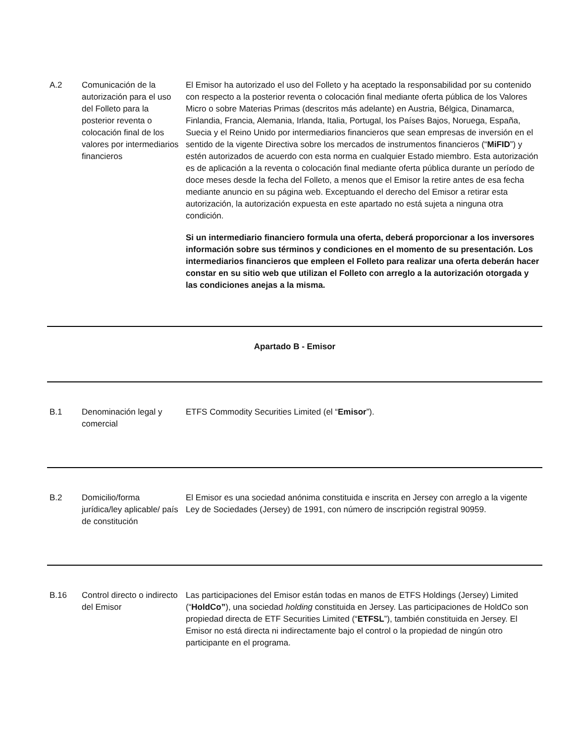| A.2 | Comunicación de la autorización para el uso del Folleto para la posterior reventa o colocación final de los valores por intermediarios financieros | El Emisor ha autorizado el uso del Folleto y ha aceptado la responsabilidad por su contenido con respecto a la posterior reventa o colocación final mediante oferta pública de los Valores Micro o sobre Materias Primas (descritos más adelante) en Austria, Bélgica, Dinamarca, Finlandia, Francia, Alemania, Irlanda, Italia, Portugal, los Países Bajos, Noruega, España, Suecia y el Reino Unido por intermediarios financieros que sean empresas de inversión en el sentido de la vigente Directiva sobre los mercados de instrumentos financieros (“ MiFID ”) y estén autorizados de acuerdo con esta norma en cualquier Estado miembro. Esta autorización es de aplicación a la reventa o colocación final mediante oferta pública durante un período de doce meses desde la fecha del Folleto, a menos que el Emisor la retire antes de esa fecha mediante anuncio en su página web. Exceptuando el derecho del Emisor a retirar esta autorización, la autorización expuesta en este apartado no está sujeta a ninguna otra condición. Si un intermediario financiero formula una oferta, deberá proporcionar a los inversores información sobre sus términos y condiciones en el momento de su presentación. Los intermediarios financieros que empleen el Folleto para realizar una oferta deberán hacer constar en su sitio web que utilizan el Folleto con arreglo a la autorización otorgada y las condiciones anejas a la misma. |
| Apartado B - Emisor | | |
| B.1 | Denominación legal y comercial | ETFS Commodity Securities Limited (el “ Emisor ”). |
| B.2 | Domicilio/forma jurídica/ley aplicable/ país de constitución | El Emisor es una sociedad anónima constituida e inscrita en Jersey con arreglo a la vigente Ley de Sociedades (Jersey) de 1991, con número de inscripción registral 90959. |
| B.16 | Control directo o indirecto del Emisor | Las participaciones del Emisor están todas en manos de ETFS Holdings (Jersey) Limited (“ HoldCo” ), una sociedad holding constituida en Jersey. Las participaciones de HoldCo son propiedad directa de ETF Securities Limited (“ ETFSL ”), también constituida en Jersey. El Emisor no está directa ni indirectamente bajo el control o la propiedad de ningún otro participante en el programa. |